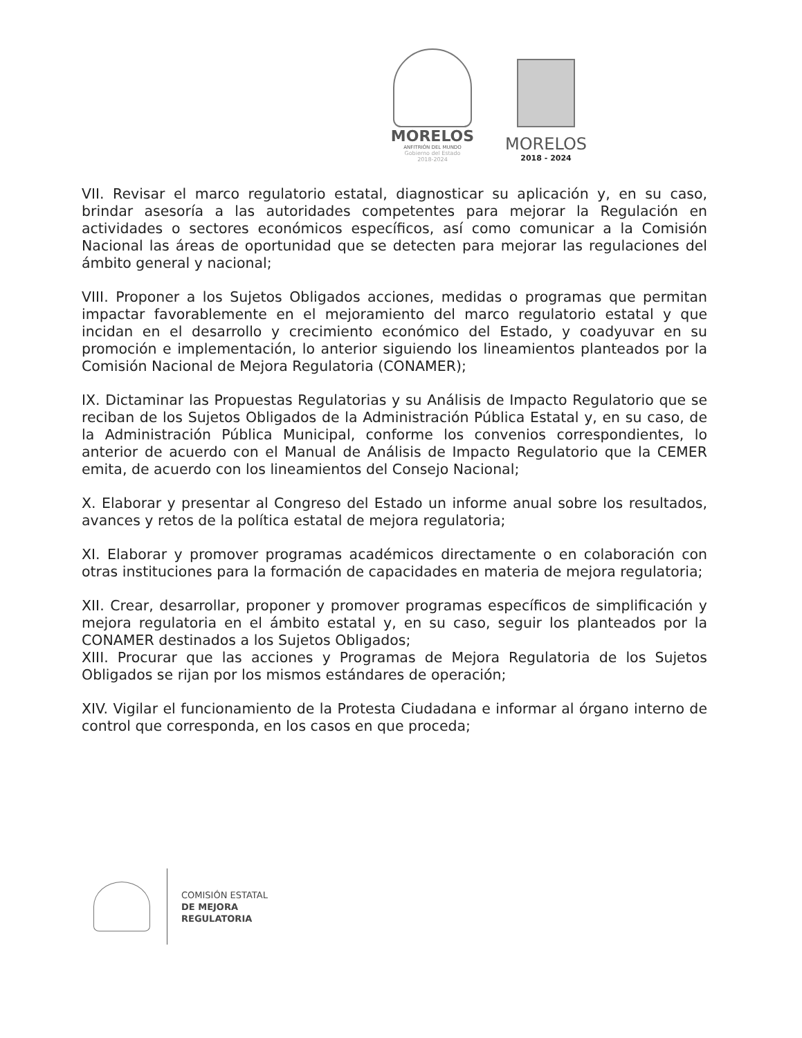MORELOS
ANFITRIÓN DEL MUNDO
Gobierno del Estado
2018-2024
MORELOS
2018 - 2024
VII. Revisar el marco regulatorio estatal, diagnosticar su aplicación y, en su caso, brindar asesoría a las autoridades competentes para mejorar la Regulación en actividades o sectores económicos específicos, así como comunicar a la Comisión Nacional las áreas de oportunidad que se detecten para mejorar las regulaciones del ámbito general y nacional;
VIII. Proponer a los Sujetos Obligados acciones, medidas o programas que permitan impactar favorablemente en el mejoramiento del marco regulatorio estatal y que incidan en el desarrollo y crecimiento económico del Estado, y coadyuvar en su promoción e implementación, lo anterior siguiendo los lineamientos planteados por la Comisión Nacional de Mejora Regulatoria (CONAMER);
IX. Dictaminar las Propuestas Regulatorias y su Análisis de Impacto Regulatorio que se reciban de los Sujetos Obligados de la Administración Pública Estatal y, en su caso, de la Administración Pública Municipal, conforme los convenios correspondientes, lo anterior de acuerdo con el Manual de Análisis de Impacto Regulatorio que la CEMER emita, de acuerdo con los lineamientos del Consejo Nacional;
X. Elaborar y presentar al Congreso del Estado un informe anual sobre los resultados, avances y retos de la política estatal de mejora regulatoria;
XI. Elaborar y promover programas académicos directamente o en colaboración con otras instituciones para la formación de capacidades en materia de mejora regulatoria;
XII. Crear, desarrollar, proponer y promover programas específicos de simplificación y mejora regulatoria en el ámbito estatal y, en su caso, seguir los planteados por la CONAMER destinados a los Sujetos Obligados;
XIII. Procurar que las acciones y Programas de Mejora Regulatoria de los Sujetos Obligados se rijan por los mismos estándares de operación;
XIV. Vigilar el funcionamiento de la Protesta Ciudadana e informar al órgano interno de control que corresponda, en los casos en que proceda;
COMISIÓN ESTATAL
DE MEJORA
REGULATORIA